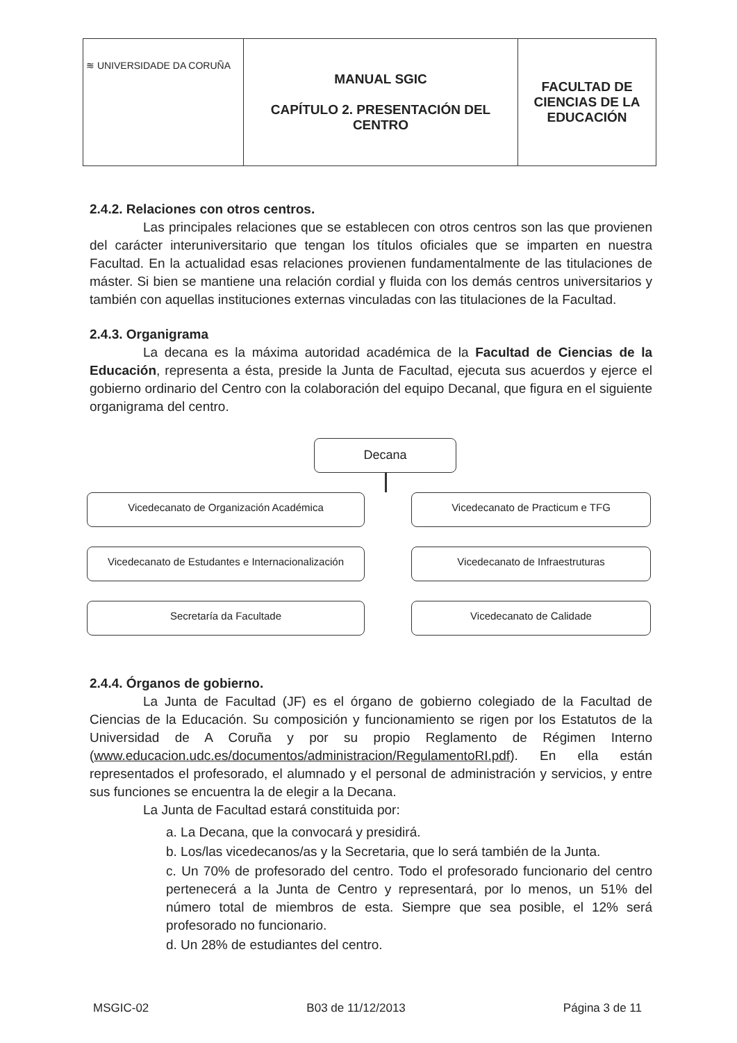| ≋ UNIVERSIDADE DA CORUÑA | MANUAL SGIC CAPÍTULO 2. PRESENTACIÓN DEL CENTRO | FACULTAD DE CIENCIAS DE LA EDUCACIÓN |
2.4.2. Relaciones con otros centros.
Las principales relaciones que se establecen con otros centros son las que provienen del carácter interuniversitario que tengan los títulos oficiales que se imparten en nuestra Facultad. En la actualidad esas relaciones provienen fundamentalmente de las titulaciones de máster. Si bien se mantiene una relación cordial y fluida con los demás centros universitarios y también con aquellas instituciones externas vinculadas con las titulaciones de la Facultad.
2.4.3. Organigrama
La decana es la máxima autoridad académica de la Facultad de Ciencias de la Educación, representa a ésta, preside la Junta de Facultad, ejecuta sus acuerdos y ejerce el gobierno ordinario del Centro con la colaboración del equipo Decanal, que figura en el siguiente organigrama del centro.
Decana
Vicedecanato de Organización Académica
Vicedecanato de Practicum e TFG
Vicedecanato de Estudantes e Internacionalización
Vicedecanato de Infraestruturas
Secretaría da Facultade
Vicedecanato de Calidade
2.4.4. Órganos de gobierno.
La Junta de Facultad (JF) es el órgano de gobierno colegiado de la Facultad de Ciencias de la Educación. Su composición y funcionamiento se rigen por los Estatutos de la Universidad de A Coruña y por su propio Reglamento de Régimen Interno (www.educacion.udc.es/documentos/administracion/RegulamentoRI.pdf). En ella están representados el profesorado, el alumnado y el personal de administración y servicios, y entre sus funciones se encuentra la de elegir a la Decana.
La Junta de Facultad estará constituida por:
a. La Decana, que la convocará y presidirá.
b. Los/las vicedecanos/as y la Secretaria, que lo será también de la Junta.
c. Un 70% de profesorado del centro. Todo el profesorado funcionario del centro pertenecerá a la Junta de Centro y representará, por lo menos, un 51% del número total de miembros de esta. Siempre que sea posible, el 12% será profesorado no funcionario.
d. Un 28% de estudiantes del centro.
MSGIC-02 B03 de 11/12/2013 Página 3 de 11